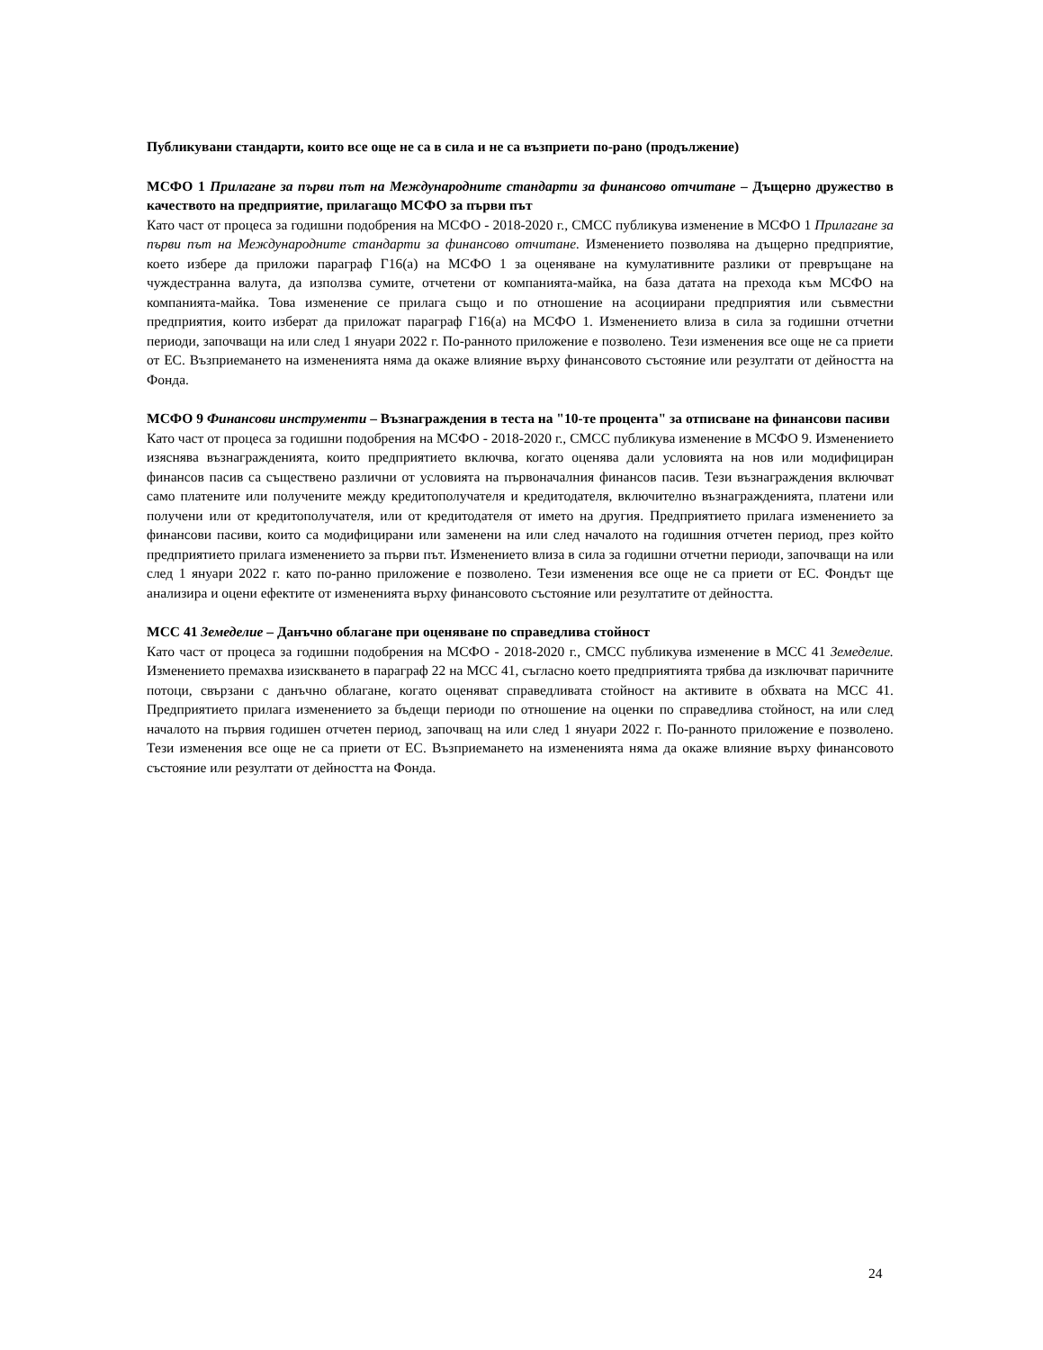Публикувани стандарти, които все още не са в сила и не са възприети по-рано (продължение)
МСФО 1 Прилагане за първи път на Международните стандарти за финансово отчитане – Дъщерно дружество в качеството на предприятие, прилагащо МСФО за първи път
Като част от процеса за годишни подобрения на МСФО - 2018-2020 г., СМСС публикува изменение в МСФО 1 Прилагане за първи път на Международните стандарти за финансово отчитане. Изменението позволява на дъщерно предприятие, което избере да приложи параграф Г16(а) на МСФО 1 за оценяване на кумулативните разлики от превръщане на чуждестранна валута, да използва сумите, отчетени от компанията-майка, на база датата на прехода към МСФО на компанията-майка. Това изменение се прилага също и по отношение на асоциирани предприятия или съвместни предприятия, които изберат да приложат параграф Г16(а) на МСФО 1. Изменението влиза в сила за годишни отчетни периоди, започващи на или след 1 януари 2022 г. По-ранното приложение е позволено. Тези изменения все още не са приети от ЕС. Възприемането на измененията няма да окаже влияние върху финансовото състояние или резултати от дейността на Фонда.
МСФО 9 Финансови инструменти – Възнаграждения в теста на "10-те процента" за отписване на финансови пасиви
Като част от процеса за годишни подобрения на МСФО - 2018-2020 г., СМСС публикува изменение в МСФО 9. Изменението изяснява възнагражденията, които предприятието включва, когато оценява дали условията на нов или модифициран финансов пасив са съществено различни от условията на първоначалния финансов пасив. Тези възнаграждения включват само платените или получените между кредитополучателя и кредитодателя, включително възнагражденията, платени или получени или от кредитополучателя, или от кредитодателя от името на другия. Предприятието прилага изменението за финансови пасиви, които са модифицирани или заменени на или след началото на годишния отчетен период, през който предприятието прилага изменението за първи път. Изменението влиза в сила за годишни отчетни периоди, започващи на или след 1 януари 2022 г. като по-ранно приложение е позволено. Тези изменения все още не са приети от ЕС. Фондът ще анализира и оцени ефектите от измененията върху финансовото състояние или резултатите от дейността.
МСС 41 Земеделие – Данъчно облагане при оценяване по справедлива стойност
Като част от процеса за годишни подобрения на МСФО - 2018-2020 г., СМСС публикува изменение в МСС 41 Земеделие. Изменението премахва изискването в параграф 22 на МСС 41, съгласно което предприятията трябва да изключват паричните потоци, свързани с данъчно облагане, когато оценяват справедливата стойност на активите в обхвата на МСС 41. Предприятието прилага изменението за бъдещи периоди по отношение на оценки по справедлива стойност, на или след началото на първия годишен отчетен период, започващ на или след 1 януари 2022 г. По-ранното приложение е позволено. Тези изменения все още не са приети от ЕС. Възприемането на измененията няма да окаже влияние върху финансовото състояние или резултати от дейността на Фонда.
24